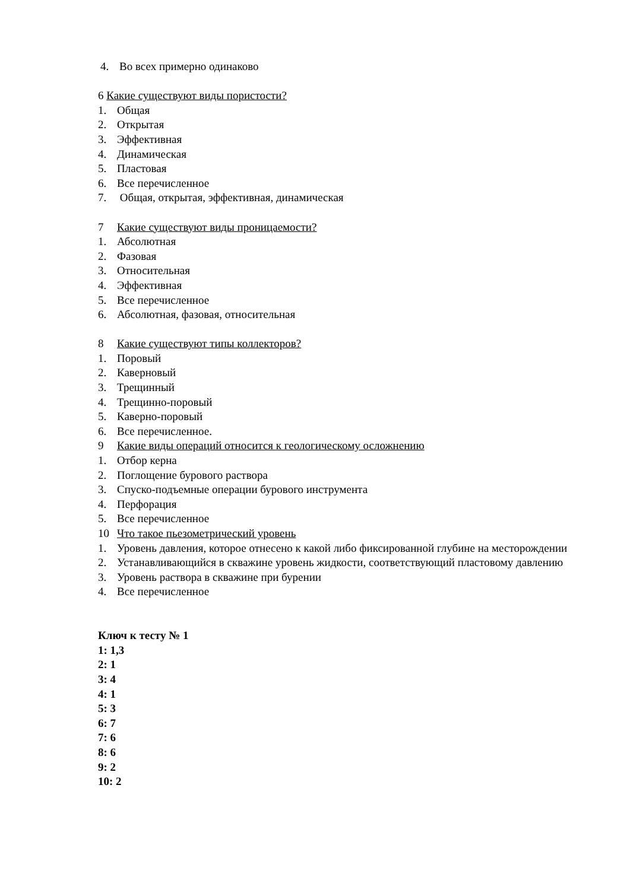4. Во всех примерно одинаково
6 Какие существуют виды пористости?
1. Общая
2. Открытая
3. Эффективная
4. Динамическая
5. Пластовая
6. Все перечисленное
7. Общая, открытая, эффективная, динамическая
7 Какие существуют виды проницаемости?
1. Абсолютная
2. Фазовая
3. Относительная
4. Эффективная
5. Все перечисленное
6. Абсолютная, фазовая, относительная
8 Какие существуют типы коллекторов?
1. Поровый
2. Каверновый
3. Трещинный
4. Трещинно-поровый
5. Каверно-поровый
6. Все перечисленное.
9 Какие виды операций относится к геологическому осложнению
1. Отбор керна
2. Поглощение бурового раствора
3. Спуско-подъемные операции бурового инструмента
4. Перфорация
5. Все перечисленное
10 Что такое пьезометрический уровень
1. Уровень давления, которое отнесено к какой либо фиксированной глубине на месторождении
2. Устанавливающийся в скважине уровень жидкости, соответствующий пластовому давлению
3. Уровень раствора в скважине при бурении
4. Все перечисленное
Ключ к тесту № 1
1: 1,3
2: 1
3: 4
4: 1
5: 3
6: 7
7: 6
8: 6
9: 2
10: 2